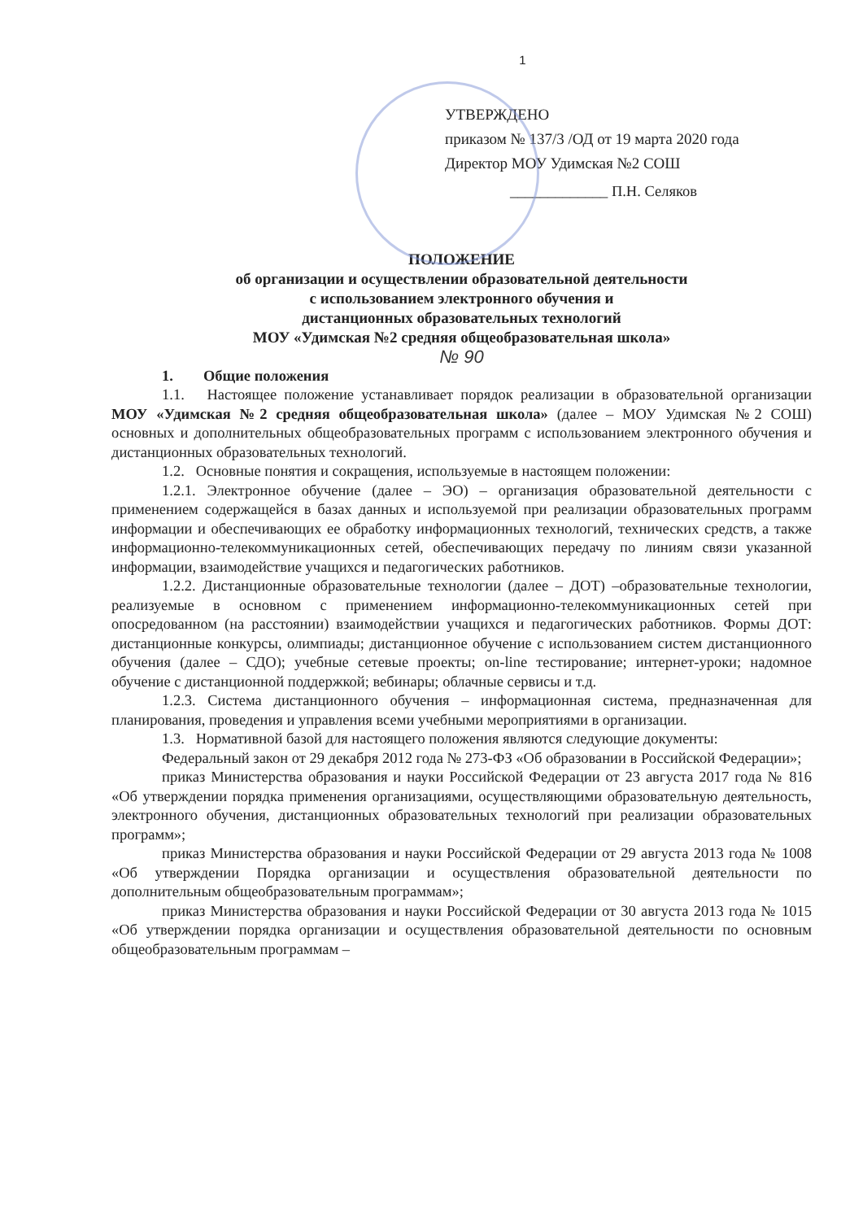1
УТВЕРЖДЕНО
приказом № 137/3 /ОД от 19 марта 2020 года
Директор МОУ Удимская №2 СОШ
_____________ П.Н. Селяков
ПОЛОЖЕНИЕ
об организации и осуществлении образовательной деятельности
с использованием электронного обучения и
дистанционных образовательных технологий
МОУ «Удимская №2 средняя общеобразовательная школа»
№ 90
1. Общие положения
1.1. Настоящее положение устанавливает порядок реализации в образовательной организации МОУ «Удимская №2 средняя общеобразовательная школа» (далее – МОУ Удимская №2 СОШ) основных и дополнительных общеобразовательных программ с использованием электронного обучения и дистанционных образовательных технологий.
1.2. Основные понятия и сокращения, используемые в настоящем положении:
1.2.1. Электронное обучение (далее – ЭО) – организация образовательной деятельности с применением содержащейся в базах данных и используемой при реализации образовательных программ информации и обеспечивающих ее обработку информационных технологий, технических средств, а также информационно-телекоммуникационных сетей, обеспечивающих передачу по линиям связи указанной информации, взаимодействие учащихся и педагогических работников.
1.2.2. Дистанционные образовательные технологии (далее – ДОТ) –образовательные технологии, реализуемые в основном с применением информационно-телекоммуникационных сетей при опосредованном (на расстоянии) взаимодействии учащихся и педагогических работников. Формы ДОТ: дистанционные конкурсы, олимпиады; дистанционное обучение с использованием систем дистанционного обучения (далее – СДО); учебные сетевые проекты; on-line тестирование; интернет-уроки; надомное обучение с дистанционной поддержкой; вебинары; облачные сервисы и т.д.
1.2.3. Система дистанционного обучения – информационная система, предназначенная для планирования, проведения и управления всеми учебными мероприятиями в организации.
1.3. Нормативной базой для настоящего положения являются следующие документы:
Федеральный закон от 29 декабря 2012 года № 273-ФЗ «Об образовании в Российской Федерации»;
приказ Министерства образования и науки Российской Федерации от 23 августа 2017 года № 816 «Об утверждении порядка применения организациями, осуществляющими образовательную деятельность, электронного обучения, дистанционных образовательных технологий при реализации образовательных программ»;
приказ Министерства образования и науки Российской Федерации от 29 августа 2013 года № 1008 «Об утверждении Порядка организации и осуществления образовательной деятельности по дополнительным общеобразовательным программам»;
приказ Министерства образования и науки Российской Федерации от 30 августа 2013 года № 1015 «Об утверждении порядка организации и осуществления образовательной деятельности по основным общеобразовательным программам –